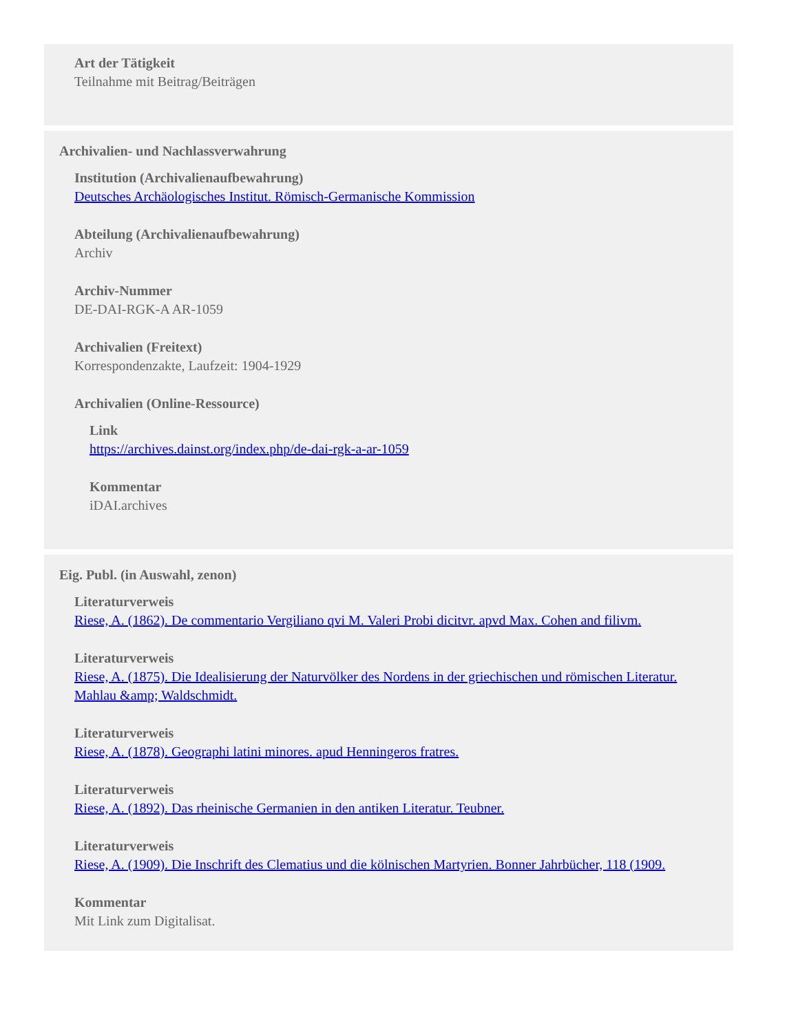Art der Tätigkeit
Teilnahme mit Beitrag/Beiträgen
Archivalien- und Nachlassverwahrung
Institution (Archivalienaufbewahrung)
Deutsches Archäologisches Institut. Römisch-Germanische Kommission
Abteilung (Archivalienaufbewahrung)
Archiv
Archiv-Nummer
DE-DAI-RGK-A AR-1059
Archivalien (Freitext)
Korrespondenzakte, Laufzeit: 1904-1929
Archivalien (Online-Ressource)
Link
https://archives.dainst.org/index.php/de-dai-rgk-a-ar-1059
Kommentar
iDAI.archives
Eig. Publ. (in Auswahl, zenon)
Literaturverweis
Riese, A. (1862). De commentario Vergiliano qvi M. Valeri Probi dicitvr. apvd Max. Cohen and filivm.
Literaturverweis
Riese, A. (1875). Die Idealisierung der Naturvölker des Nordens in der griechischen und römischen Literatur. Mahlau &amp; Waldschmidt.
Literaturverweis
Riese, A. (1878). Geographi latini minores. apud Henningeros fratres.
Literaturverweis
Riese, A. (1892). Das rheinische Germanien in den antiken Literatur. Teubner.
Literaturverweis
Riese, A. (1909). Die Inschrift des Clematius und die kölnischen Martyrien. Bonner Jahrbücher, 118 (1909.
Kommentar
Mit Link zum Digitalisat.